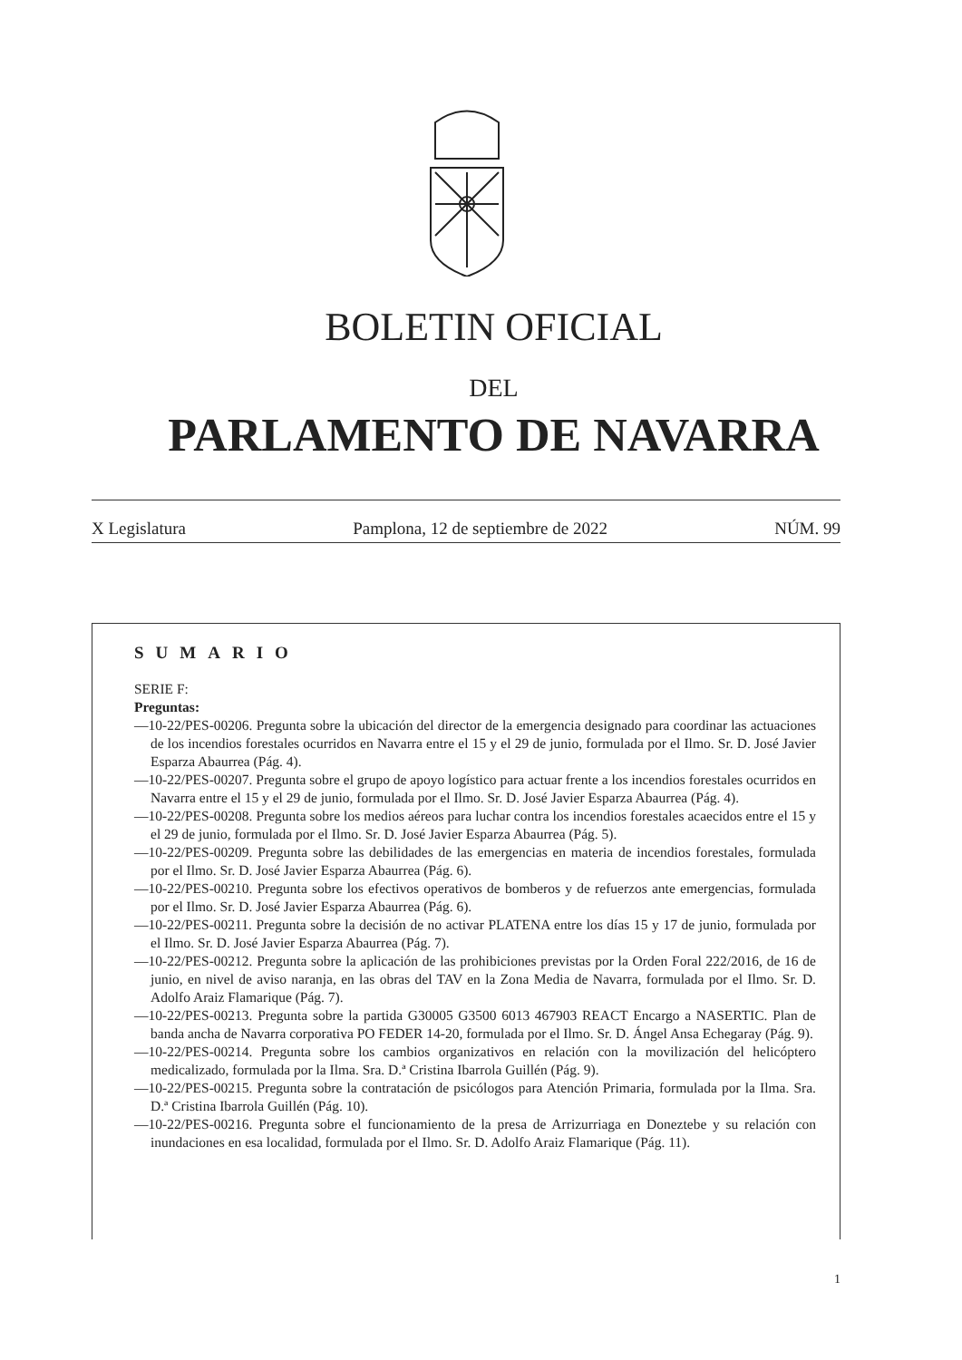BOLETIN OFICIAL
DEL
PARLAMENTO DE NAVARRA
X Legislatura Pamplona, 12 de septiembre de 2022 NÚM. 99
SUMARIO
SERIE F:
Preguntas:
—10-22/PES-00206. Pregunta sobre la ubicación del director de la emergencia designado para coordinar las actuaciones de los incendios forestales ocurridos en Navarra entre el 15 y el 29 de junio, formulada por el Ilmo. Sr. D. José Javier Esparza Abaurrea (Pág. 4).
—10-22/PES-00207. Pregunta sobre el grupo de apoyo logístico para actuar frente a los incendios forestales ocurridos en Navarra entre el 15 y el 29 de junio, formulada por el Ilmo. Sr. D. José Javier Esparza Abaurrea (Pág. 4).
—10-22/PES-00208. Pregunta sobre los medios aéreos para luchar contra los incendios forestales acaecidos entre el 15 y el 29 de junio, formulada por el Ilmo. Sr. D. José Javier Esparza Abaurrea (Pág. 5).
—10-22/PES-00209. Pregunta sobre las debilidades de las emergencias en materia de incendios forestales, formulada por el Ilmo. Sr. D. José Javier Esparza Abaurrea (Pág. 6).
—10-22/PES-00210. Pregunta sobre los efectivos operativos de bomberos y de refuerzos ante emergencias, formulada por el Ilmo. Sr. D. José Javier Esparza Abaurrea (Pág. 6).
—10-22/PES-00211. Pregunta sobre la decisión de no activar PLATENA entre los días 15 y 17 de junio, formulada por el Ilmo. Sr. D. José Javier Esparza Abaurrea (Pág. 7).
—10-22/PES-00212. Pregunta sobre la aplicación de las prohibiciones previstas por la Orden Foral 222/2016, de 16 de junio, en nivel de aviso naranja, en las obras del TAV en la Zona Media de Navarra, formulada por el Ilmo. Sr. D. Adolfo Araiz Flamarique (Pág. 7).
—10-22/PES-00213. Pregunta sobre la partida G30005 G3500 6013 467903 REACT Encargo a NASERTIC. Plan de banda ancha de Navarra corporativa PO FEDER 14-20, formulada por el Ilmo. Sr. D. Ángel Ansa Echegaray (Pág. 9).
—10-22/PES-00214. Pregunta sobre los cambios organizativos en relación con la movilización del helicóptero medicalizado, formulada por la Ilma. Sra. D.ª Cristina Ibarrola Guillén (Pág. 9).
—10-22/PES-00215. Pregunta sobre la contratación de psicólogos para Atención Primaria, formulada por la Ilma. Sra. D.ª Cristina Ibarrola Guillén (Pág. 10).
—10-22/PES-00216. Pregunta sobre el funcionamiento de la presa de Arrizurriaga en Doneztebe y su relación con inundaciones en esa localidad, formulada por el Ilmo. Sr. D. Adolfo Araiz Flamarique (Pág. 11).
1